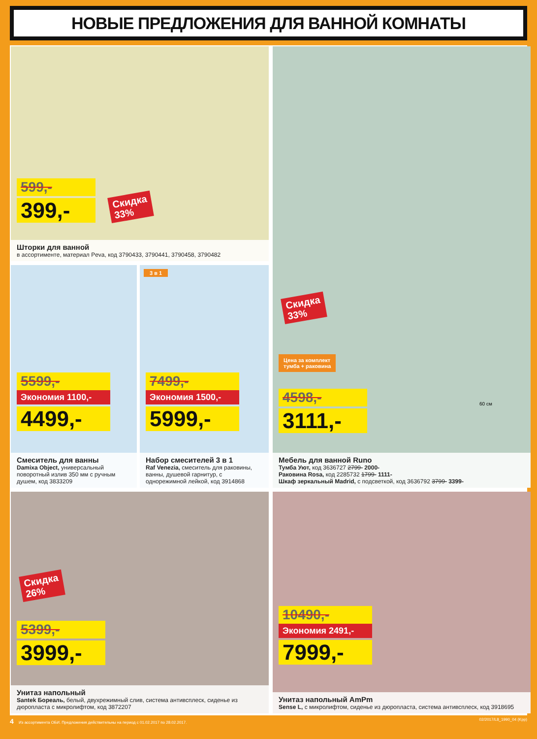НОВЫЕ ПРЕДЛОЖЕНИЯ ДЛЯ ВАННОЙ КОМНАТЫ
599,-
399,-
Скидка
33%
Шторки для ванной
в ассортименте, материал Peva, код 3790433, 3790441, 3790458, 3790482
60 см
Скидка
33%
Цена за комплект
тумба + раковина
4598,-
3111,-
Мебель для ванной Runo
Тумба Уют, код 3636727 2799- 2000-
Раковина Rosa, код 2285732 1799- 1111-
Шкаф зеркальный Madrid, с подсветкой, код 3636792 3799- 3399-
5599,-
Экономия 1100,-
4499,-
Смеситель для ванны
Damixa Object, универсальный поворотный излив 350 мм с ручным душем, код 3833209
3 в 1
7499,-
Экономия 1500,-
5999,-
Набор смесителей 3 в 1
Raf Venezia, смеситель для раковины, ванны, душевой гарнитур, с однорежимной лейкой, код 3914868
Скидка
26%
5399,-
3999,-
Унитаз напольный
Santek Бореаль, белый, двухрежимный слив, система антивсплеск, сиденье из дюропласта с микролифтом, код 3872207
10490,-
Экономия 2491,-
7999,-
Унитаз напольный AmPm
Sense L, с микролифтом, сиденье из дюропласта, система антивсплеск, код 3918695
4 Из ассортимента ОБИ. Предложения действительны на период с 01.02.2017 по 28.02.2017. 02/2017/L8_1990_04 (Kpp)